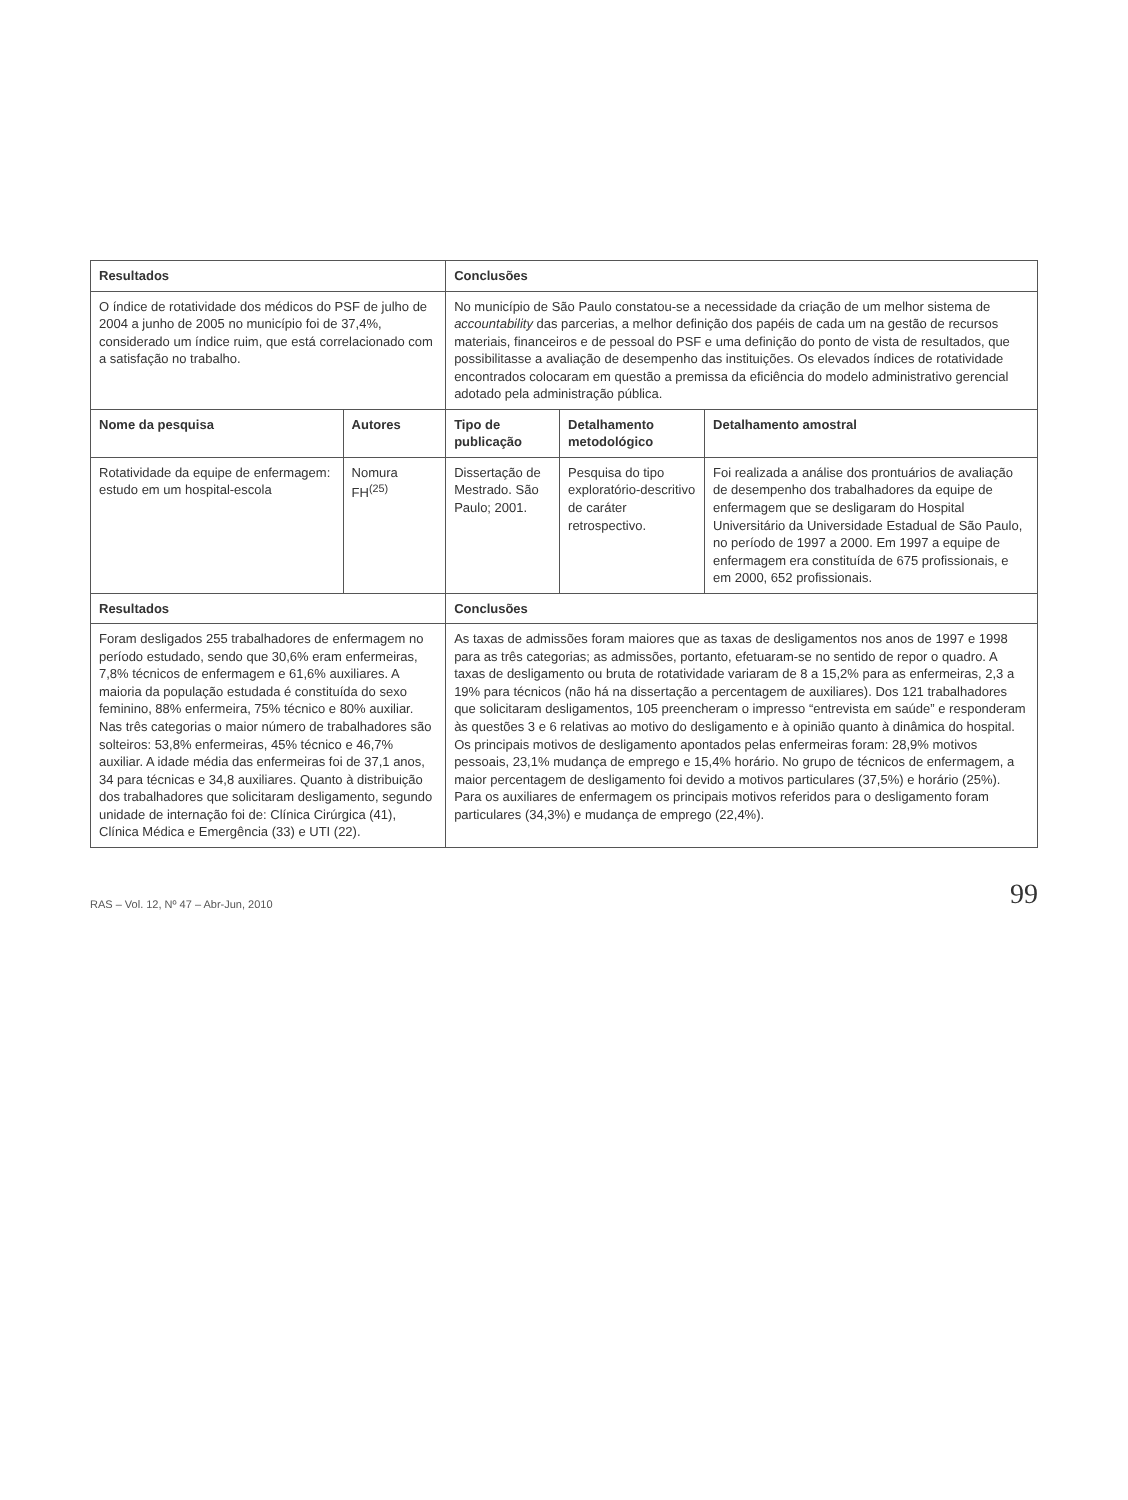| Resultados | | Conclusões | | |
| --- | --- | --- | --- | --- |
| O índice de rotatividade dos médicos do PSF de julho de 2004 a junho de 2005 no município foi de 37,4%, considerado um índice ruim, que está correlacionado com a satisfação no trabalho. | | No município de São Paulo constatou-se a necessidade da criação de um melhor sistema de accountability das parcerias, a melhor definição dos papéis de cada um na gestão de recursos materiais, financeiros e de pessoal do PSF e uma definição do ponto de vista de resultados, que possibilitasse a avaliação de desempenho das instituições. Os elevados índices de rotatividade encontrados colocaram em questão a premissa da eficiência do modelo administrativo gerencial adotado pela administração pública. | | |
| Nome da pesquisa | Autores | Tipo de publicação | Detalhamento metodológico | Detalhamento amostral |
| Rotatividade da equipe de enfermagem: estudo em um hospital-escola | Nomura FH<sup>(25)</sup> | Dissertação de Mestrado. São Paulo; 2001. | Pesquisa do tipo exploratório-descritivo de caráter retrospectivo. | Foi realizada a análise dos prontuários de avaliação de desempenho dos trabalhadores da equipe de enfermagem que se desligaram do Hospital Universitário da Universidade Estadual de São Paulo, no período de 1997 a 2000. Em 1997 a equipe de enfermagem era constituída de 675 profissionais, e em 2000, 652 profissionais. |
| Resultados | | Conclusões | | |
| Foram desligados 255 trabalhadores de enfermagem no período estudado, sendo que 30,6% eram enfermeiras, 7,8% técnicos de enfermagem e 61,6% auxiliares. A maioria da população estudada é constituída do sexo feminino, 88% enfermeira, 75% técnico e 80% auxiliar. Nas três categorias o maior número de trabalhadores são solteiros: 53,8% enfermeiras, 45% técnico e 46,7% auxiliar. A idade média das enfermeiras foi de 37,1 anos, 34 para técnicas e 34,8 auxiliares. Quanto à distribuição dos trabalhadores que solicitaram desligamento, segundo unidade de internação foi de: Clínica Cirúrgica (41), Clínica Médica e Emergência (33) e UTI (22). | | As taxas de admissões foram maiores que as taxas de desligamentos nos anos de 1997 e 1998 para as três categorias; as admissões, portanto, efetuaram-se no sentido de repor o quadro. A taxas de desligamento ou bruta de rotatividade variaram de 8 a 15,2% para as enfermeiras, 2,3 a 19% para técnicos (não há na dissertação a percentagem de auxiliares). Dos 121 trabalhadores que solicitaram desligamentos, 105 preencheram o impresso “entrevista em saúde” e responderam às questões 3 e 6 relativas ao motivo do desligamento e à opinião quanto à dinâmica do hospital. Os principais motivos de desligamento apontados pelas enfermeiras foram: 28,9% motivos pessoais, 23,1% mudança de emprego e 15,4% horário. No grupo de técnicos de enfermagem, a maior percentagem de desligamento foi devido a motivos particulares (37,5%) e horário (25%). Para os auxiliares de enfermagem os principais motivos referidos para o desligamento foram particulares (34,3%) e mudança de emprego (22,4%). | | |
RAS – Vol. 12, Nº 47 – Abr-Jun, 2010 99